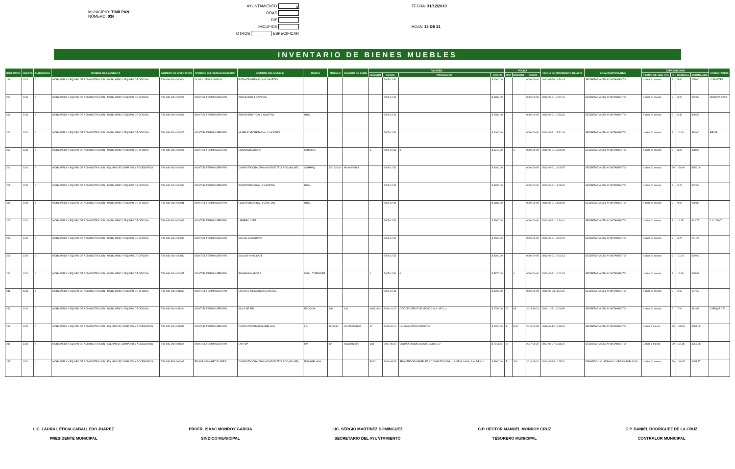MUNICIPIO: TIMILPAN
NÚMERO: 036
AYUNTAMIENTO X
ODAS
DIF
IMCUFIDE
OTROS ESPECIFICAR
FECHA: 31/12/2019
HOJA: 13 DE 21
INVENTARIO DE BIENES MUEBLES
| NÚM. PROG | CUENTA | SUBCUENTA | NOMBRE DE LA CUENTA | NÚMERO DE INVENTARIO | NOMBRE DEL RESGUARDATARIO | NOMBRE DEL MUEBLE | MARCA | MODELO | NÚMERO DE SERIE | FACTURA | | | | PÓLIZA | | | FECHA DE MOVIMIENTO DE ALTA | ÁREA RESPONSABLE | DEPRECIACIÓN | | | | COMENTARIOS |
| --- | --- | --- | --- | --- | --- | --- | --- | --- | --- | --- | --- | --- | --- | --- | --- | --- | --- | --- | --- | --- | --- | --- | --- |
| | | | | | | | | | | NÚMERO | FECHA | PROVEEDOR | COSTO | TIPO | NÚMERO | FECHA | | | TIEMPO DE VIDA ÚTIL | % | MENSUAL | ACUMULADA | |
| 199 | 1241 | 6 | MOBILIARIO Y EQUIPO DE ADMINISTRACIÓN - MOBILIARIO Y EQUIPO DE OFICINA | TIM-036-D00-000004 | OLGA CUEVAS GARCIA | ESTANTE METALICO 42 GAVETAS | | | | | 2005-12-31 | | $ 2000.00 | | | 0000-00-00 | 2012-05-26 14:54:15 | SECRETARIA DEL AYUNTAMIENTO | 4 años 11 meses | 3 | 5.00 | 295.00 | 12 POSTES |
| 200 | 1241 | 6 | MOBILIARIO Y EQUIPO DE ADMINISTRACIÓN - MOBILIARIO Y EQUIPO DE OFICINA | TIM-036-D00-000005 | MONTIEL FERMIN SERAFIN | ARCHIVERO 4 GAVETAS | | | | | 2005-12-31 | | $ 3680.00 | | | 0000-00-00 | 2012-06-21 12:51:01 | SECRETARIA DEL AYUNTAMIENTO | 4 años 11 meses | 3 | 9.20 | 542.80 | MADERA CAFE |
| 201 | 1241 | 6 | MOBILIARIO Y EQUIPO DE ADMINISTRACIÓN - MOBILIARIO Y EQUIPO DE OFICINA | TIM-036-D00-000006 | MONTIEL FERMIN SERAFIN | ARCHIVERO ROAL 4 GAVETAS | ROAL | | | | 2005-12-31 | | $ 2580.00 | | | 0000-00-00 | 2012-06-21 12:53:32 | SECRETARIA DEL AYUNTAMIENTO | 4 años 11 meses | 3 | 6.45 | 380.55 | |
| 202 | 1241 | 6 | MOBILIARIO Y EQUIPO DE ADMINISTRACIÓN - MOBILIARIO Y EQUIPO DE OFICINA | TIM-036-D00-000007 | MONTIEL FERMIN SERAFIN | MUEBLE SECRETARIAL 4 CAJONES | | | | | 2005-12-31 | | $ 4000.00 | | | 0000-00-00 | 2012-06-21 13:51:40 | SECRETARIA DEL AYUNTAMIENTO | 4 años 11 meses | 3 | 10.00 | 590.00 | BEIGE |
| 203 | 1241 | 6 | MOBILIARIO Y EQUIPO DE ADMINISTRACIÓN - MOBILIARIO Y EQUIPO DE OFICINA | TIM-036-D00-000008 | MONTIEL FERMIN SERAFIN | ENGARGOLADORA | MINIWIRE | | | 0 | 2005-12-31 | 0 | $ 3315.00 | | 0 | 0000-00-00 | 2012-06-21 13:59:40 | SECRETARIA DEL AYUNTAMIENTO | 4 años 11 meses | 3 | 8.29 | 488.99 | |
| 204 | 1241 | 4 | MOBILIARIO Y EQUIPO DE ADMINISTRACIÓN - EQUIPO DE COMPUTO Y ACCESORIOS | TIM-036-D00-000009 | MONTIEL FERMIN SERAFIN | COMPUTADORA(CPU,MONITOR,TECLADO,MOUSE) | COMPAQ | SR1920LA | MXX62703LB | | 2005-12-31 | | $ 9000.00 | | | 0000-00-00 | 2012-06-21 14:06:57 | SECRETARIA DEL AYUNTAMIENTO | 4 años 11 meses | 20 | 150.00 | 8850.00 | |
| 205 | 1241 | 6 | MOBILIARIO Y EQUIPO DE ADMINISTRACIÓN - MOBILIARIO Y EQUIPO DE OFICINA | TIM-036-D00-000010 | MONTIEL FERMIN SERAFIN | ESCRITORIO ROAL 4 GAVETAS | ROAL | | | | 2005-12-31 | | $ 3680.00 | | | 0000-00-00 | 2012-06-21 14:08:32 | SECRETARIA DEL AYUNTAMIENTO | 4 años 11 meses | 3 | 9.20 | 542.80 | |
| 206 | 1241 | 6 | MOBILIARIO Y EQUIPO DE ADMINISTRACIÓN - MOBILIARIO Y EQUIPO DE OFICINA | TIM-036-D00-000011 | MONTIEL FERMIN SERAFIN | ESCRITORIO ROAL 4 GAVETAS | ROAL | | | | 2005-12-31 | | $ 3680.00 | | | 0000-00-00 | 2012-06-21 14:09:40 | SECRETARIA DEL AYUNTAMIENTO | 4 años 11 meses | 3 | 9.20 | 542.80 | |
| 207 | 1241 | 6 | MOBILIARIO Y EQUIPO DE ADMINISTRACIÓN - MOBILIARIO Y EQUIPO DE OFICINA | TIM-036-D00-000013 | MONTIEL FERMIN SERAFIN | LIBRERO CAFE | | | | | 2005-12-31 | | $ 4500.00 | | | 0000-00-00 | 2012-06-21 14:20:14 | SECRETARIA DEL AYUNTAMIENTO | 4 años 11 meses | 3 | 11.25 | 663.75 | 2 X 2.5 MT. |
| 208 | 1241 | 6 | MOBILIARIO Y EQUIPO DE ADMINISTRACIÓN - MOBILIARIO Y EQUIPO DE OFICINA | TIM-036-D00-000014 | MONTIEL FERMIN SERAFIN | SILLON EJECUTIVO | | | | | 2005-12-31 | | $ 1500.00 | | | 0000-00-00 | 2012-06-21 14:22:22 | SECRETARIA DEL AYUNTAMIENTO | 4 años 11 meses | 3 | 3.75 | 221.25 | |
| 209 | 1241 | 6 | MOBILIARIO Y EQUIPO DE ADMINISTRACIÓN - MOBILIARIO Y EQUIPO DE OFICINA | TIM-036-D00-000017 | MONTIEL FERMIN SERAFIN | SALA DE VINIL CAFE | | | | | 2005-12-31 | | $ 4000.00 | | | 0000-00-00 | 2012-06-21 15:02:13 | SECRETARIA DEL AYUNTAMIENTO | 4 años 11 meses | 3 | 10.00 | 590.00 | |
| 210 | 1241 | 6 | MOBILIARIO Y EQUIPO DE ADMINISTRACIÓN - MOBILIARIO Y EQUIPO DE OFICINA | TIM-036-D00-000025 | MONTIEL FERMIN SERAFIN | ENGARGOLADORA | DUAL: T BRINDER | | | 0 | 2005-12-31 | 0 | $ 5870.00 | | 0 | 0000-00-00 | 2012-06-21 14:03:03 | SECRETARIA DEL AYUNTAMIENTO | 4 años 11 meses | 3 | 14.68 | 865.88 | |
| 211 | 1241 | 6 | MOBILIARIO Y EQUIPO DE ADMINISTRACIÓN - MOBILIARIO Y EQUIPO DE OFICINA | TIM-036-D00-001132 | MONTIEL FERMIN SERAFIN | ESTANTE METALICO 6 GAVETAS | | | | | 2005-12-31 | | $ 1000.00 | | | 0000-00-00 | 2012-07-03 11:51:29 | SECRETARIA DEL AYUNTAMIENTO | 4 años 11 meses | 3 | 2.50 | 147.50 | |
| 212 | 1241 | 6 | MOBILIARIO Y EQUIPO DE ADMINISTRACIÓN - MOBILIARIO Y EQUIPO DE OFICINA | TIM-036-D00-001304 | MONTIEL FERMIN SERAFIN | SILLA DE PIEL | ESCOCIA | S/M | S/S | 16891942 | 2014-10-22 | OFICCE DEPOT DE MEXICO S.A. DE C.V. | $ 2799.00 | D | 68 | 2014-10-21 | 2014-10-31 16:06:50 | SECRETARIA DEL AYUNTAMIENTO | 4 años 11 meses | 3 | 7.00 | 412.88 | CHEQUE 079 |
| 213 | 1241 | 4 | MOBILIARIO Y EQUIPO DE ADMINISTRACIÓN - EQUIPO DE COMPUTO Y ACCESORIOS | TIM-036-D00-001547 | MONTIEL FERMIN SERAFIN | COMPUTADORA ENSAMBLADA | LG | M-DS3H | SN1550501894 | 17 | 2016-09-10 | LAURA MATEOS MONROY | $ 6700.00 | E | E 42 | 2016-09-08 | 2016-09-12 11:19:49 | SECRETARIA DEL AYUNTAMIENTO | 3 años 3 meses | 20 | 145.00 | 5655.00 | |
| 214 | 1241 | 4 | MOBILIARIO Y EQUIPO DE ADMINISTRACIÓN - EQUIPO DE COMPUTO Y ACCESORIOS | TIM-036-D00-001594 | MONTIEL FERMIN SERAFIN | LAPTOP | HP | SN | 5CG6042B9T | 343 | 2017-06-22 | CORPORACION VAZOR S.A DE C.V | $ 7911.20 | D | | 2017-06-22 | 2017-07-27 16:36:37 | SECRETARIA DEL AYUNTAMIENTO | 2 años 6 meses | 20 | 131.85 | 3955.58 | |
| 215 | 1241 | 4 | MOBILIARIO Y EQUIPO DE ADMINISTRACIÓN - EQUIPO DE COMPUTO Y ACCESORIOS | TIM-036-F00-000002 | EDGAR SANCHEZ FLORES | COMPUTADORA(CPU,MONITOR,TECLADO,MOUSE) | ENSAMBLADA | | | 56301 | 2010-08-23 | PROVEEDORA PAPELERA COMPUTACIONAL LA SEVILLANA, S.A. DE C.V. | $ 8800.00 | E | 206 | 2010-08-24 | 2012-06-28 10:25:31 | DESARROLLO URBANO Y OBRAS PUBLICAS | 4 años 11 meses | 20 | 146.67 | 8653.37 | |
LIC. LAURA LETICIA CABALLERO JUÁREZ
PRESIDENTE MUNICIPAL
PROFR. ISAAC MONROY GARCÍA
SINDICO MUNICIPAL
LIC. SERGIO MARTÍNEZ DOMÍNGUEZ
SECRETARIO DEL AYUNTAMIENTO
C.P. HECTOR MANUEL MONROY CRUZ
TESORERO MUNICIPAL
C.P. DANIEL RODRÍGUEZ DE LA CRUZ
CONTRALOR MUNICIPAL